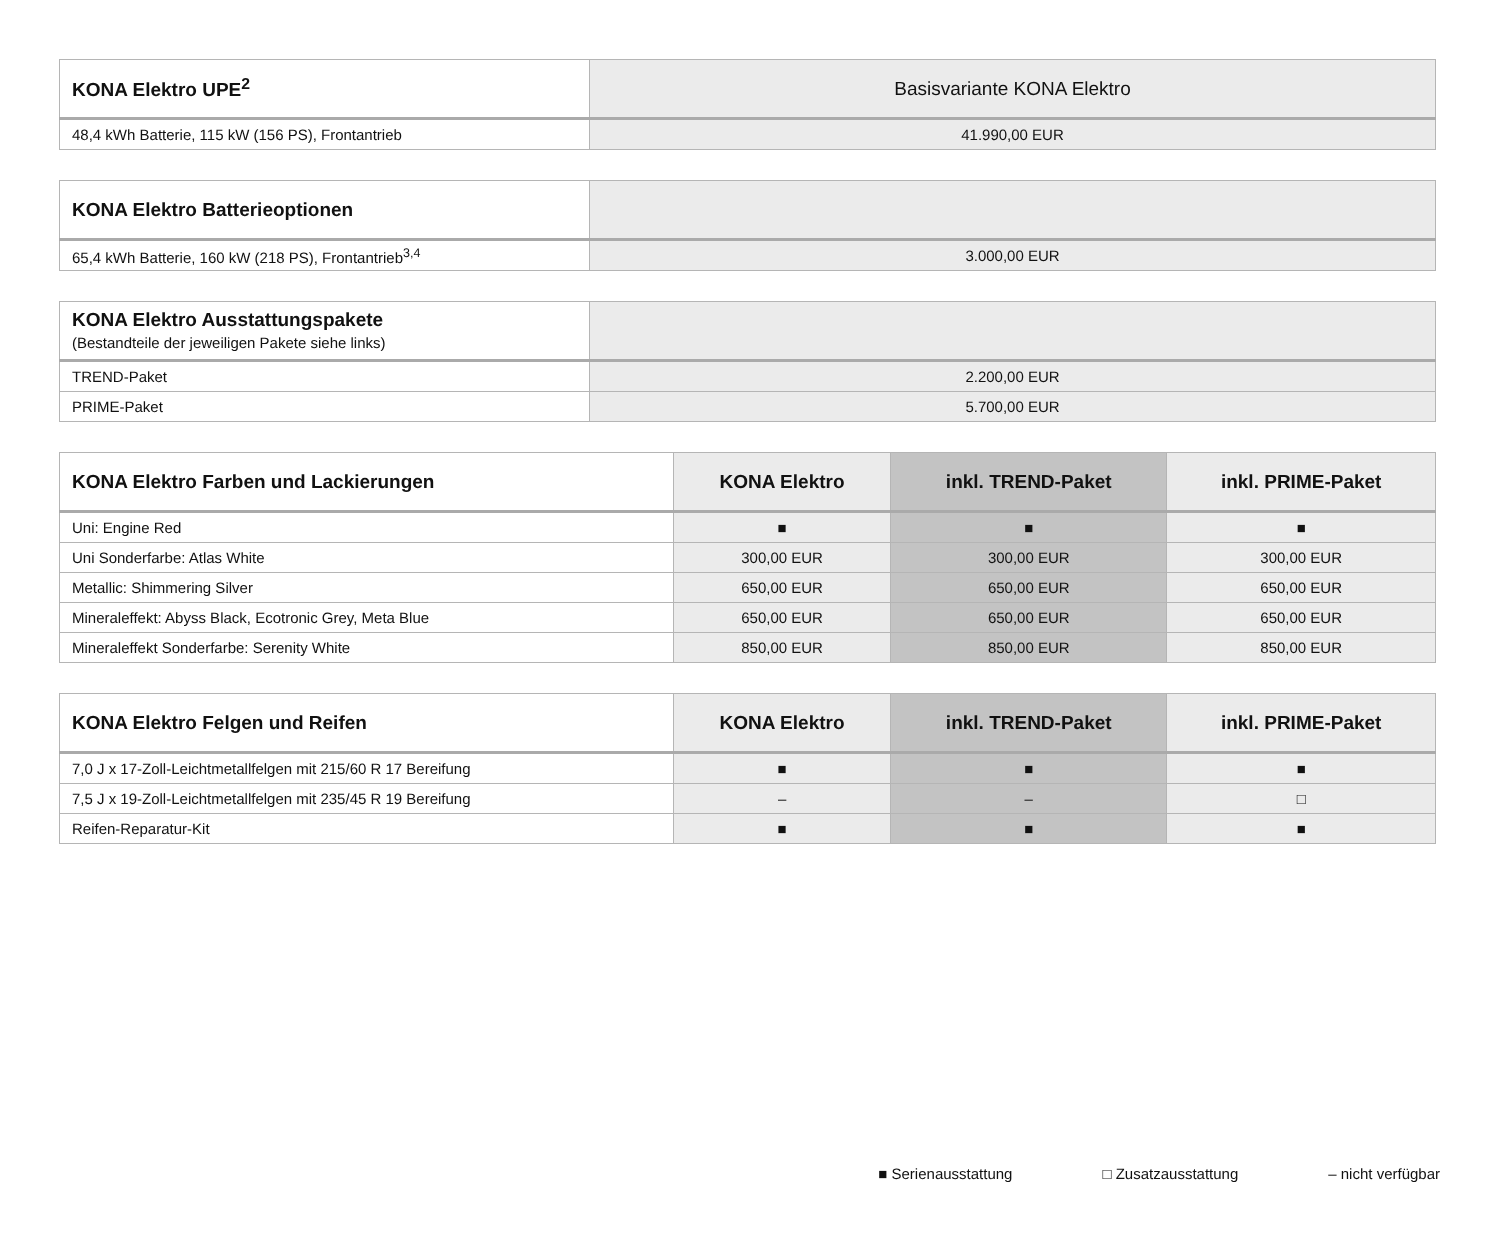| KONA Elektro UPE<sup>2</sup> | Basisvariante KONA Elektro |
| --- | --- |
| 48,4 kWh Batterie, 115 kW (156 PS), Frontantrieb | 41.990,00 EUR |
| KONA Elektro Batterieoptionen | |
| --- | --- |
| 65,4 kWh Batterie, 160 kW (218 PS), Frontantrieb<sup>3,4</sup> | 3.000,00 EUR |
| KONA Elektro Ausstattungspakete (Bestandteile der jeweiligen Pakete siehe links) | |
| --- | --- |
| TREND-Paket | 2.200,00 EUR |
| PRIME-Paket | 5.700,00 EUR |
| KONA Elektro Farben und Lackierungen | KONA Elektro | inkl. TREND-Paket | inkl. PRIME-Paket |
| --- | --- | --- | --- |
| Uni: Engine Red | ■ | ■ | ■ |
| Uni Sonderfarbe: Atlas White | 300,00 EUR | 300,00 EUR | 300,00 EUR |
| Metallic: Shimmering Silver | 650,00 EUR | 650,00 EUR | 650,00 EUR |
| Mineraleffekt: Abyss Black, Ecotronic Grey, Meta Blue | 650,00 EUR | 650,00 EUR | 650,00 EUR |
| Mineraleffekt Sonderfarbe: Serenity White | 850,00 EUR | 850,00 EUR | 850,00 EUR |
| KONA Elektro Felgen und Reifen | KONA Elektro | inkl. TREND-Paket | inkl. PRIME-Paket |
| --- | --- | --- | --- |
| 7,0 J x 17-Zoll-Leichtmetallfelgen mit 215/60 R 17 Bereifung | ■ | ■ | ■ |
| 7,5 J x 19-Zoll-Leichtmetallfelgen mit 235/45 R 19 Bereifung | – | – | □ |
| Reifen-Reparatur-Kit | ■ | ■ | ■ |
■ Serienausstattung □ Zusatzausstattung – nicht verfügbar